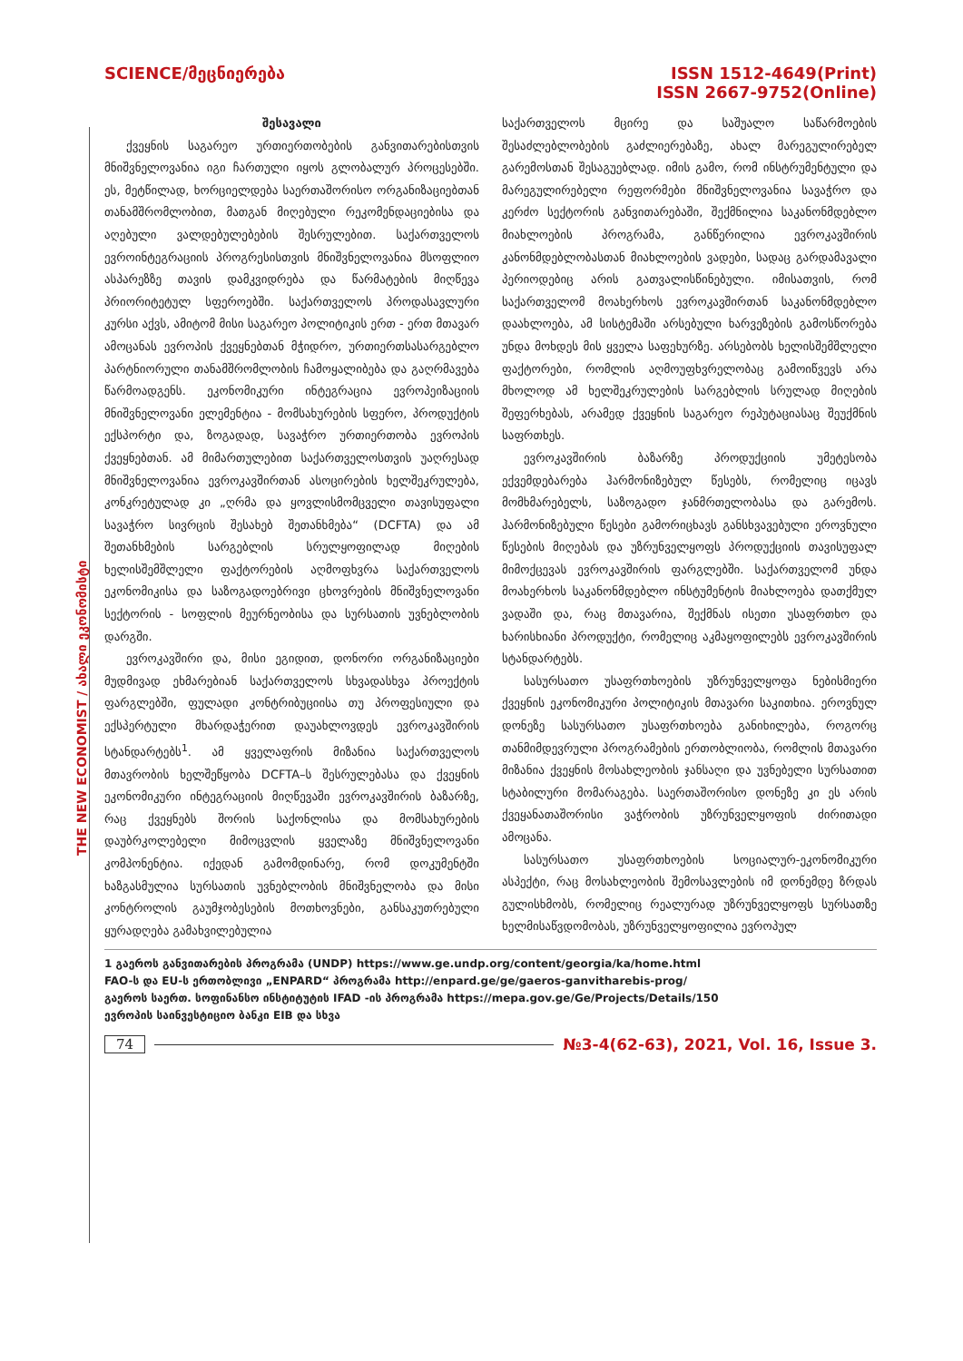THE NEW ECONOMIST / ახალი ეკონომისტი
SCIENCE/მეცნიერება ISSN 1512-4649(Print)
ISSN 2667-9752(Online)
შესავალი
ქვეყნის საგარეო ურთიერთობების განვითარებისთვის მნიშვნელოვანია იგი ჩართული იყოს გლობალურ პროცესებში. ეს, მეტწილად, ხორციელდება საერთაშორისო ორგანიზაციებთან თანამშრომლობით, მათგან მიღებული რეკომენდაციებისა და აღებული ვალდებულებების შესრულებით. საქართველოს ევროინტეგრაციის პროგრესისთვის მნიშვნელოვანია მსოფლიო ასპარეზზე თავის დამკვიდრება და წარმატების მიღწევა პრიორიტეტულ სფეროებში. საქართველოს პროდასავლური კურსი აქვს, ამიტომ მისი საგარეო პოლიტიკის ერთ - ერთ მთავარ ამოცანას ევროპის ქვეყნებთან მჭიდრო, ურთიერთსასარგებლო პარტნიორული თანამშრომლობის ჩამოყალიბება და გაღრმავება წარმოადგენს. ეკონომიკური ინტეგრაცია ევროპეიზაციის მნიშვნელოვანი ელემენტია - მომსახურების სფერო, პროდუქტის ექსპორტი და, ზოგადად, სავაჭრო ურთიერთობა ევროპის ქვეყნებთან. ამ მიმართულებით საქართველოსთვის უაღრესად მნიშვნელოვანია ევროკავშირთან ასოცირების ხელშეკრულება, კონკრეტულად კი „ღრმა და ყოვლისმომცველი თავისუფალი სავაჭრო სივრცის შესახებ შეთანხმება“ (DCFTA) და ამ შეთანხმების სარგებლის სრულყოფილად მიღების ხელისშემშლელი ფაქტორების აღმოფხვრა საქართველოს ეკონომიკისა და საზოგადოებრივი ცხოვრების მნიშვნელოვანი სექტორის - სოფლის მეურნეობისა და სურსათის უვნებლობის დარგში.
ევროკავშირი და, მისი ეგიდით, დონორი ორგანიზაციები მუდმივად ეხმარებიან საქართველოს სხვადასხვა პროექტის ფარგლებში, ფულადი კონტრიბუციისა თუ პროფესიული და ექსპერტული მხარდაჭერით დაუახლოვდეს ევროკავშირის სტანდარტებს<sup>1</sup>. ამ ყველაფრის მიზანია საქართველოს მთავრობის ხელშეწყობა DCFTA–ს შესრულებასა და ქვეყნის ეკონომიკური ინტეგრაციის მიღწევაში ევროკავშირის ბაზარზე, რაც ქვეყნებს შორის საქონლისა და მომსახურების დაუბრკოლებელი მიმოცვლის ყველაზე მნიშვნელოვანი კომპონენტია. იქედან გამომდინარე, რომ დოკუმენტში ხაზგასმულია სურსათის უვნებლობის მნიშვნელობა და მისი კონტროლის გაუმჯობესების მოთხოვნები, განსაკუთრებული ყურადღება გამახვილებულია
საქართველოს მცირე და საშუალო საწარმოების შესაძლებლობების გაძლიერებაზე, ახალ მარეგულირებელ გარემოსთან შესაგუებლად. იმის გამო, რომ ინსტრუმენტული და მარეგულირებელი რეფორმები მნიშვნელოვანია სავაჭრო და კერძო სექტორის განვითარებაში, შექმნილია საკანონმდებლო მიახლოების პროგრამა, განწერილია ევროკავშირის კანონმდებლობასთან მიახლოების ვადები, სადაც გარდამავალი პერიოდებიც არის გათვალისწინებული. იმისათვის, რომ საქართველომ მოახერხოს ევროკავშირთან საკანონმდებლო დაახლოება, ამ სისტემაში არსებული ხარვეზების გამოსწორება უნდა მოხდეს მის ყველა საფეხურზე. არსებობს ხელისშემშლელი ფაქტორები, რომლის აღმოუფხვრელობაც გამოიწვევს არა მხოლოდ ამ ხელშეკრულების სარგებლის სრულად მიღების შეფერხებას, არამედ ქვეყნის საგარეო რეპუტაციასაც შეუქმნის საფრთხეს.
ევროკავშირის ბაზარზე პროდუქციის უმეტესობა ექვემდებარება ჰარმონიზებულ წესებს, რომელიც იცავს მომხმარებელს, საზოგადო ჯანმრთელობასა და გარემოს. ჰარმონიზებული წესები გამორიცხავს განსხვავებული ეროვნული წესების მიღებას და უზრუნველყოფს პროდუქციის თავისუფალ მიმოქცევას ევროკავშირის ფარგლებში. საქართველომ უნდა მოახერხოს საკანონმდებლო ინსტუმენტის მიახლოება დათქმულ ვადაში და, რაც მთავარია, შექმნას ისეთი უსაფრთხო და ხარისხიანი პროდუქტი, რომელიც აკმაყოფილებს ევროკავშირის სტანდარტებს.
სასურსათო უსაფრთხოების უზრუნველყოფა ნებისმიერი ქვეყნის ეკონომიკური პოლიტიკის მთავარი საკითხია. ეროვნულ დონეზე სასურსათო უსაფრთხოება განიხილება, როგორც თანმიმდევრული პროგრამების ერთობლიობა, რომლის მთავარი მიზანია ქვეყნის მოსახლეობის ჯანსაღი და უვნებელი სურსათით სტაბილური მომარაგება. საერთაშორისო დონეზე კი ეს არის ქვეყანათაშორისი ვაჭრობის უზრუნველყოფის ძირითადი ამოცანა.
სასურსათო უსაფრთხოების სოციალურ-ეკონომიკური ასპექტი, რაც მოსახლეობის შემოსავლების იმ დონემდე ზრდას გულისხმობს, რომელიც რეალურად უზრუნველყოფს სურსათზე ხელმისაწვდომობას, უზრუნველყოფილია ევროპულ
1 გაეროს განვითარების პროგრამა (UNDP) https://www.ge.undp.org/content/georgia/ka/home.html
FAO-ს და EU-ს ერთობლივი „ENPARD“ პროგრამა http://enpard.ge/ge/gaeros-ganvitharebis-prog/
გაეროს საერთ. სოფინანსო ინსტიტუტის IFAD -ის პროგრამა https://mepa.gov.ge/Ge/Projects/Details/150
ევროპის საინვესტიციო ბანკი EIB და სხვა
74 №3-4(62-63), 2021, Vol. 16, Issue 3.